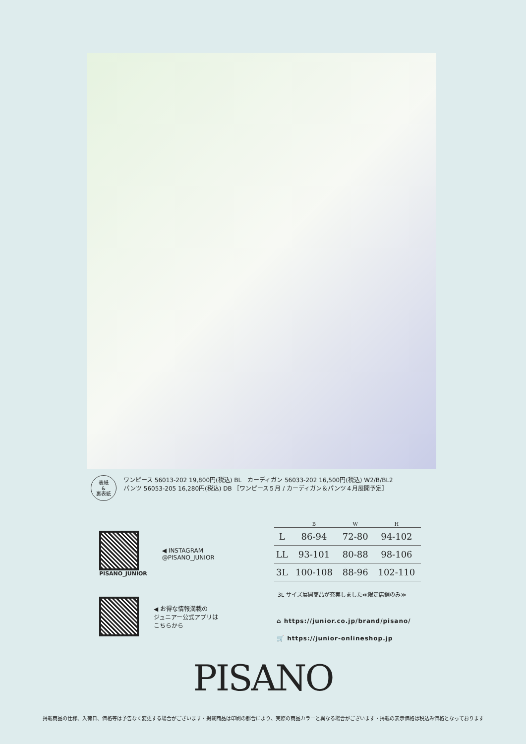表紙
&
裏表紙
ワンピース 56013-202 19,800円(税込) BL　カーディガン 56033-202 16,500円(税込) W2/B/BL2
パンツ 56053-205 16,280円(税込) DB ［ワンピース５月 / カーディガン＆パンツ４月展開予定］
PISANO_JUNIOR
◀ INSTAGRAM
@PISANO_JUNIOR
◀ お得な情報満載の
ジュニアー公式アプリは
こちらから
| | B | W | H |
| --- | --- | --- | --- |
| L | 86-94 | 72-80 | 94-102 |
| LL | 93-101 | 80-88 | 98-106 |
| 3L | 100-108 | 88-96 | 102-110 |
3L サイズ展開商品が充実しました≪限定店舗のみ≫
⌂ https://junior.co.jp/brand/pisano/
🛒 https://junior-onlineshop.jp
PISANO
掲載商品の仕様、入荷日、価格等は予告なく変更する場合がございます・掲載商品は印刷の都合により、実際の商品カラーと異なる場合がございます・掲載の表示価格は税込み価格となっております